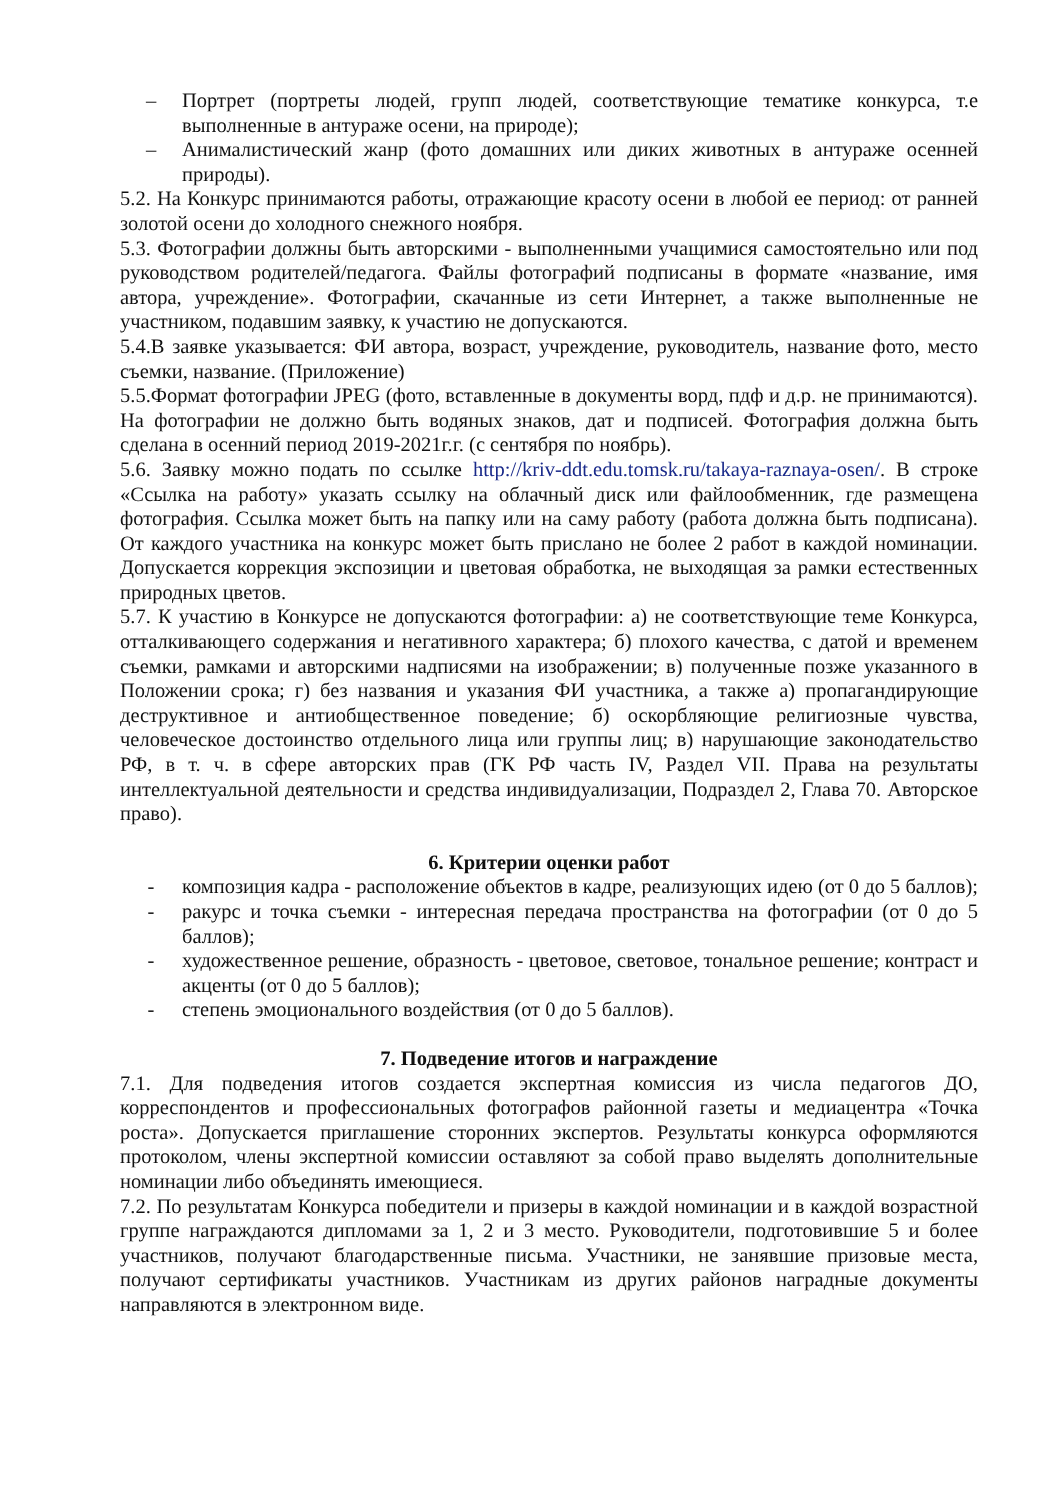– Портрет (портреты людей, групп людей, соответствующие тематике конкурса, т.е выполненные в антураже осени, на природе);
– Анималистический жанр (фото домашних или диких животных в антураже осенней природы).
5.2. На Конкурс принимаются работы, отражающие красоту осени в любой ее период: от ранней золотой осени до холодного снежного ноября.
5.3. Фотографии должны быть авторскими - выполненными учащимися самостоятельно или под руководством родителей/педагога. Файлы фотографий подписаны в формате «название, имя автора, учреждение». Фотографии, скачанные из сети Интернет, а также выполненные не участником, подавшим заявку, к участию не допускаются.
5.4.В заявке указывается: ФИ автора, возраст, учреждение, руководитель, название фото, место съемки, название. (Приложение)
5.5.Формат фотографии JPEG (фото, вставленные в документы ворд, пдф и д.р. не принимаются). На фотографии не должно быть водяных знаков, дат и подписей. Фотография должна быть сделана в осенний период 2019-2021г.г. (с сентября по ноябрь).
5.6. Заявку можно подать по ссылке http://kriv-ddt.edu.tomsk.ru/takaya-raznaya-osen/. В строке «Ссылка на работу» указать ссылку на облачный диск или файлообменник, где размещена фотография. Ссылка может быть на папку или на саму работу (работа должна быть подписана). От каждого участника на конкурс может быть прислано не более 2 работ в каждой номинации. Допускается коррекция экспозиции и цветовая обработка, не выходящая за рамки естественных природных цветов.
5.7. К участию в Конкурсе не допускаются фотографии: а) не соответствующие теме Конкурса, отталкивающего содержания и негативного характера; б) плохого качества, с датой и временем съемки, рамками и авторскими надписями на изображении; в) полученные позже указанного в Положении срока; г) без названия и указания ФИ участника, а также а) пропагандирующие деструктивное и антиобщественное поведение; б) оскорбляющие религиозные чувства, человеческое достоинство отдельного лица или группы лиц; в) нарушающие законодательство РФ, в т. ч. в сфере авторских прав (ГК РФ часть IV, Раздел VII. Права на результаты интеллектуальной деятельности и средства индивидуализации, Подраздел 2, Глава 70. Авторское право).
6. Критерии оценки работ
- композиция кадра - расположение объектов в кадре, реализующих идею (от 0 до 5 баллов);
- ракурс и точка съемки - интересная передача пространства на фотографии (от 0 до 5 баллов);
- художественное решение, образность - цветовое, световое, тональное решение; контраст и акценты (от 0 до 5 баллов);
- степень эмоционального воздействия (от 0 до 5 баллов).
7. Подведение итогов и награждение
7.1. Для подведения итогов создается экспертная комиссия из числа педагогов ДО, корреспондентов и профессиональных фотографов районной газеты и медиацентра «Точка роста». Допускается приглашение сторонних экспертов. Результаты конкурса оформляются протоколом, члены экспертной комиссии оставляют за собой право выделять дополнительные номинации либо объединять имеющиеся.
7.2. По результатам Конкурса победители и призеры в каждой номинации и в каждой возрастной группе награждаются дипломами за 1, 2 и 3 место. Руководители, подготовившие 5 и более участников, получают благодарственные письма. Участники, не занявшие призовые места, получают сертификаты участников. Участникам из других районов наградные документы направляются в электронном виде.